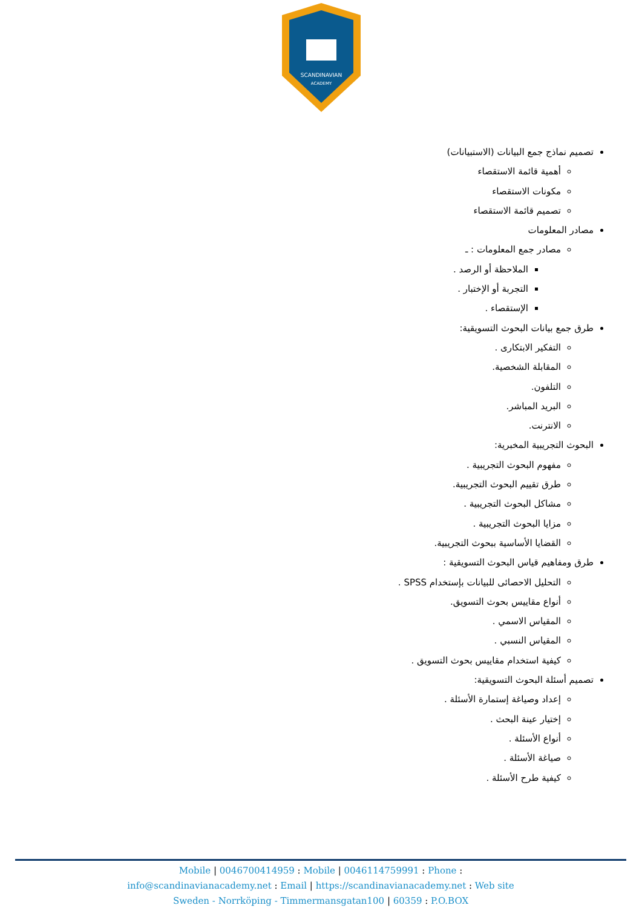SCANDINAVIAN
ACADEMY
تصميم نماذج جمع البيانات (الاستبيانات)
أهمية قائمة الاستقصاء
مكونات الاستقصاء
تصميم قائمة الاستقصاء
مصادر المعلومات
مصادر جمع المعلومات : ـ
الملاحظة أو الرصد .
التجربة أو الإختبار .
الإستقصاء .
طرق جمع بيانات البحوث التسويقية:
التفكير الابتكارى .
المقابلة الشخصية.
التلفون.
البريد المباشر.
الانترنت.
البحوث التجريبية المخبرية:
مفهوم البحوث التجريبية .
طرق تقييم البحوث التجريبية.
مشاكل البحوث التجريبية .
مزايا البحوث التجريبية .
القضايا الأساسية ببحوث التجريبية.
طرق ومفاهيم قياس البحوث التسويقية :
التحليل الاحصائى للبيانات بإستخدام SPSS .
أنواع مقاييس بحوث التسويق.
المقياس الاسمي .
المقياس النسبي .
كيفية استخدام مقاييس بحوث التسويق .
تصميم أسئلة البحوث التسويقية:
إعداد وصياغة إستمارة الأسئلة .
إختيار عينة البحث .
أنواع الأسئلة .
صياغة الأسئلة .
كيفية طرح الأسئلة .
Mobile | 0046700414959 : Mobile | 0046114759991 : Phone :
info@scandinavianacademy.net : Email | https://scandinavianacademy.net : Web site
Sweden - Norrköping - Timmermansgatan100 | 60359 : P.O.BOX